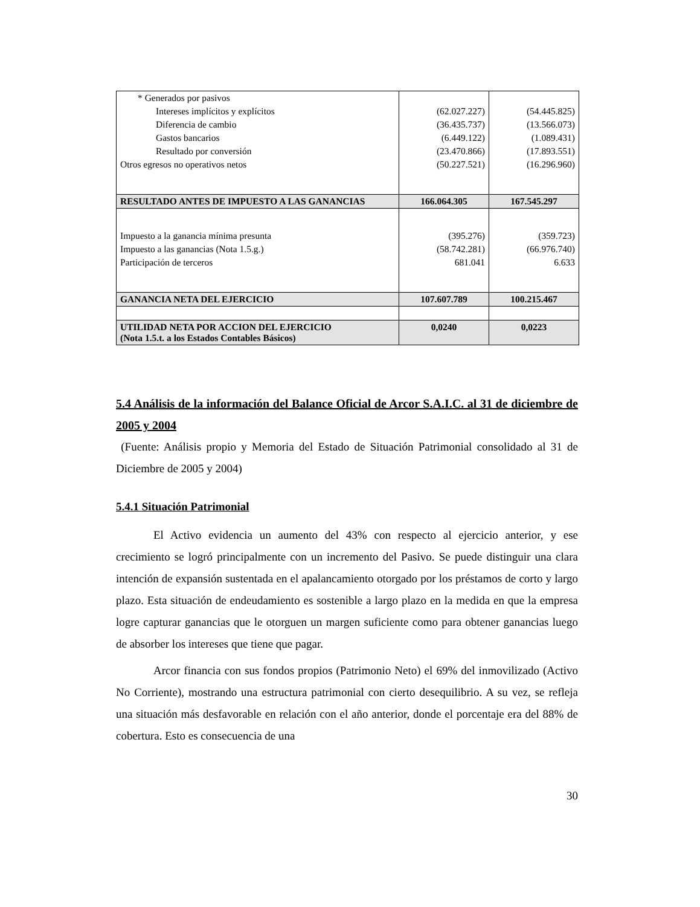| * Generados por pasivos | | |
| Intereses implícitos y explícitos | (62.027.227) | (54.445.825) |
| Diferencia de cambio | (36.435.737) | (13.566.073) |
| Gastos bancarios | (6.449.122) | (1.089.431) |
| Resultado por conversión | (23.470.866) | (17.893.551) |
| Otros egresos no operativos netos | (50.227.521) | (16.296.960) |
| RESULTADO ANTES DE IMPUESTO A LAS GANANCIAS | 166.064.305 | 167.545.297 |
| Impuesto a la ganancia mínima presunta | (395.276) | (359.723) |
| Impuesto a las ganancias (Nota 1.5.g.) | (58.742.281) | (66.976.740) |
| Participación de terceros | 681.041 | 6.633 |
| GANANCIA NETA DEL EJERCICIO | 107.607.789 | 100.215.467 |
| UTILIDAD NETA POR ACCION DEL EJERCICIO (Nota 1.5.t. a los Estados Contables Básicos) | 0,0240 | 0,0223 |
5.4 Análisis de la información del Balance Oficial de Arcor S.A.I.C. al 31 de diciembre de 2005 y 2004
(Fuente: Análisis propio y Memoria del Estado de Situación Patrimonial consolidado al 31 de Diciembre de 2005 y 2004)
5.4.1 Situación Patrimonial
El Activo evidencia un aumento del 43% con respecto al ejercicio anterior, y ese crecimiento se logró principalmente con un incremento del Pasivo. Se puede distinguir una clara intención de expansión sustentada en el apalancamiento otorgado por los préstamos de corto y largo plazo. Esta situación de endeudamiento es sostenible a largo plazo en la medida en que la empresa logre capturar ganancias que le otorguen un margen suficiente como para obtener ganancias luego de absorber los intereses que tiene que pagar.
Arcor financia con sus fondos propios (Patrimonio Neto) el 69% del inmovilizado (Activo No Corriente), mostrando una estructura patrimonial con cierto desequilibrio. A su vez, se refleja una situación más desfavorable en relación con el año anterior, donde el porcentaje era del 88% de cobertura. Esto es consecuencia de una
30